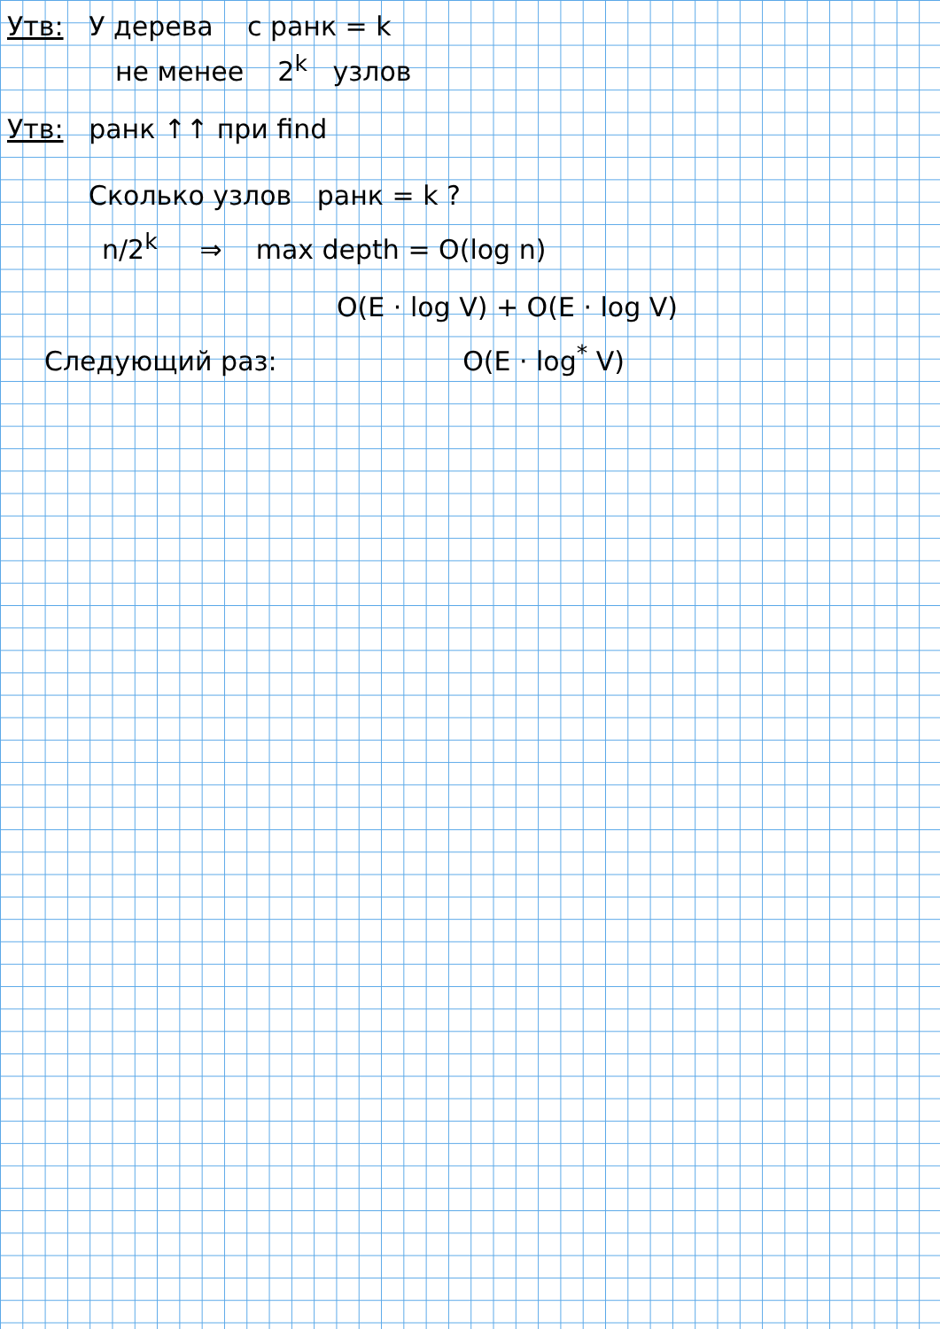Утв: У дерева с ранк = k
не менее 2<sup>k</sup> узлов
Утв: ранк ↑↑ при find
Сколько узлов ранк = k ?
n/2<sup>k</sup> ⇒ max depth = O(log n)
O(E · log V) + O(E · log V)
Следующий раз: O(E · log<sup>*</sup> V)